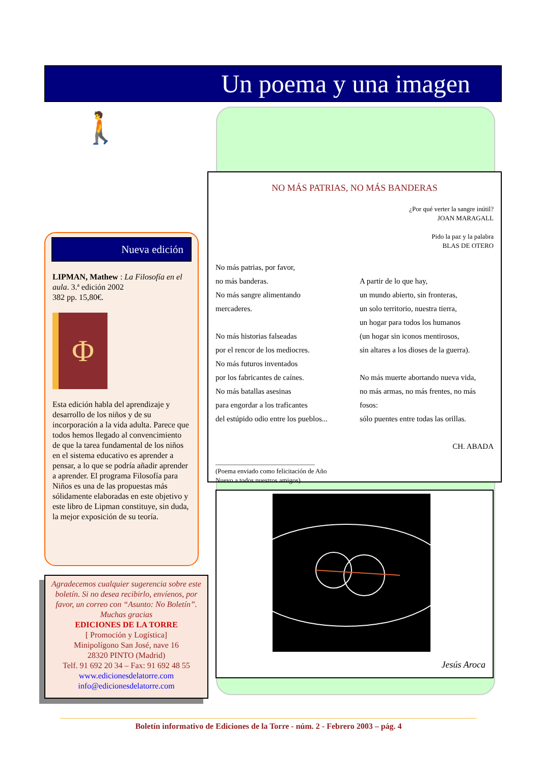Un poema y una imagen
🚶
Nueva edición
LIPMAN, Mathew : La Filosofía en el aula. 3.ª edición 2002
382 pp. 15,80€.
Φ
Esta edición habla del aprendizaje y desarrollo de los niños y de su incorporación a la vida adulta. Parece que todos hemos llegado al convencimiento de que la tarea fundamental de los niños en el sistema educativo es aprender a pensar, a lo que se podría añadir aprender a aprender. El programa Filosofía para Niños es una de las propuestas más sólidamente elaboradas en este objetivo y este libro de Lipman constituye, sin duda, la mejor exposición de su teoría.
NO MÁS PATRIAS, NO MÁS BANDERAS
¿Por qué verter la sangre inútil?
JOAN MARAGALL
Pido la paz y la palabra
BLAS DE OTERO
No más patrias, por favor,
no más banderas.
No más sangre alimentando
mercaderes.
No más historias falseadas
por el rencor de los mediocres.
No más futuros inventados
por los fabricantes de caínes.
No más batallas asesinas
para engordar a los traficantes
del estúpido odio entre los pueblos...
A partir de lo que hay,
un mundo abierto, sin fronteras,
un solo territorio, nuestra tierra,
un hogar para todos los humanos
(un hogar sin iconos mentirosos,
sin altares a los dioses de la guerra).
No más muerte abortando nueva vida,
no más armas, no más frentes, no más fosos:
sólo puentes entre todas las orillas.
CH. ABADA
______________________________
(Poema enviado como felicitación de Año
Nuevo a todos nuestros amigos)
Jesús Aroca
Agradecemos cualquier sugerencia sobre este boletín. Si no desea recibirlo, envíenos, por favor, un correo con “Asunto: No Boletín”. Muchas gracias
EDICIONES DE LA TORRE
[ Promoción y Logística]
Minipolígono San José, nave 16
28320 PINTO (Madrid)
Telf. 91 692 20 34 – Fax: 91 692 48 55
www.edicionesdelatorre.com
info@edicionesdelatorre.com
Boletín informativo de Ediciones de la Torre - núm. 2 - Febrero 2003 – pág. 4